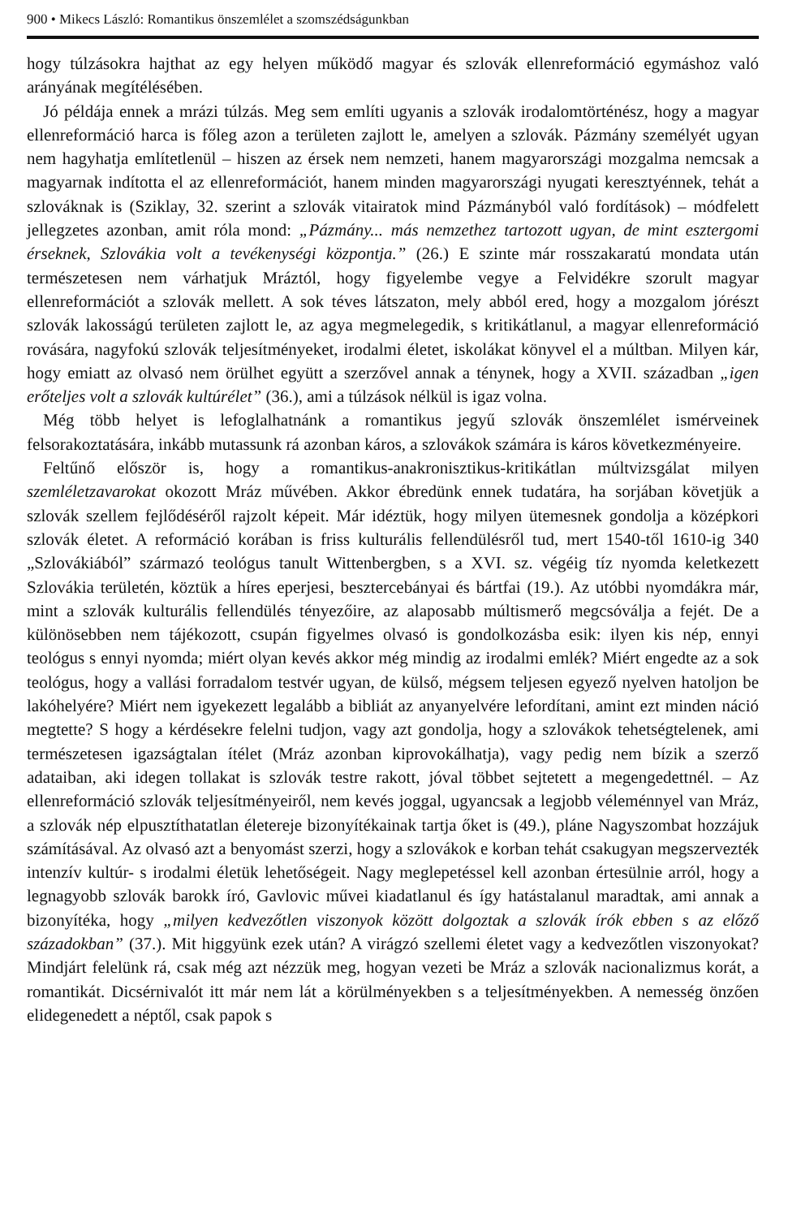900 • Mikecs László: Romantikus önszemlélet a szomszédságunkban
hogy túlzásokra hajthat az egy helyen működő magyar és szlovák ellenreformáció egymáshoz való arányának megítélésében.
Jó példája ennek a mrázi túlzás. Meg sem említi ugyanis a szlovák irodalomtörténész, hogy a magyar ellenreformáció harca is főleg azon a területen zajlott le, amelyen a szlovák. Pázmány személyét ugyan nem hagyhatja említetlenül – hiszen az érsek nem nemzeti, hanem magyarországi mozgalma nemcsak a magyarnak indította el az ellenreformációt, hanem minden magyarországi nyugati keresztyénnek, tehát a szlováknak is (Sziklay, 32. szerint a szlovák vitairatok mind Pázmányból való fordítások) – módfelett jellegzetes azonban, amit róla mond: „Pázmány... más nemzethez tartozott ugyan, de mint esztergomi érseknek, Szlovákia volt a tevékenységi központja.” (26.) E szinte már rosszakaratú mondata után természetesen nem várhatjuk Mráztól, hogy figyelembe vegye a Felvidékre szorult magyar ellenreformációt a szlovák mellett. A sok téves látszaton, mely abból ered, hogy a mozgalom jórészt szlovák lakosságú területen zajlott le, az agya megmelegedik, s kritikátlanul, a magyar ellenreformáció rovására, nagyfokú szlovák teljesítményeket, irodalmi életet, iskolákat könyvel el a múltban. Milyen kár, hogy emiatt az olvasó nem örülhet együtt a szerzővel annak a ténynek, hogy a XVII. században „igen erőteljes volt a szlovák kultúrélet” (36.), ami a túlzások nélkül is igaz volna.
Még több helyet is lefoglalhatnánk a romantikus jegyű szlovák önszemlélet ismérveinek felsorakoztatására, inkább mutassunk rá azonban káros, a szlovákok számára is káros következményeire.
Feltűnő először is, hogy a romantikus-anakronisztikus-kritikátlan múltvizsgálat milyen szemléletzavarokat okozott Mráz művében. Akkor ébredünk ennek tudatára, ha sorjában követjük a szlovák szellem fejlődéséről rajzolt képeit. Már idéztük, hogy milyen ütemesnek gondolja a középkori szlovák életet. A reformáció korában is friss kulturális fellendülésről tud, mert 1540-től 1610-ig 340 „Szlovákiából” származó teológus tanult Wittenbergben, s a XVI. sz. végéig tíz nyomda keletkezett Szlovákia területén, köztük a híres eperjesi, besztercebányai és bártfai (19.). Az utóbbi nyomdákra már, mint a szlovák kulturális fellendülés tényezőire, az alaposabb múltismerő megcsóválja a fejét. De a különösebben nem tájékozott, csupán figyelmes olvasó is gondolkozásba esik: ilyen kis nép, ennyi teológus s ennyi nyomda; miért olyan kevés akkor még mindig az irodalmi emlék? Miért engedte az a sok teológus, hogy a vallási forradalom testvér ugyan, de külső, mégsem teljesen egyező nyelven hatoljon be lakóhelyére? Miért nem igyekezett legalább a bibliát az anyanyelvére lefordítani, amint ezt minden náció megtette? S hogy a kérdésekre felelni tudjon, vagy azt gondolja, hogy a szlovákok tehetségtelenek, ami természetesen igazságtalan ítélet (Mráz azonban kiprovokálhatja), vagy pedig nem bízik a szerző adataiban, aki idegen tollakat is szlovák testre rakott, jóval többet sejtetett a megengedettnél. – Az ellenreformáció szlovák teljesítményeiről, nem kevés joggal, ugyancsak a legjobb véleménnyel van Mráz, a szlovák nép elpusztíthatatlan életereje bizonyítékainak tartja őket is (49.), pláne Nagyszombat hozzájuk számításával. Az olvasó azt a benyomást szerzi, hogy a szlovákok e korban tehát csakugyan megszervezték intenzív kultúr- s irodalmi életük lehetőségeit. Nagy meglepetéssel kell azonban értesülnie arról, hogy a legnagyobb szlovák barokk író, Gavlovic művei kiadatlanul és így hatástalanul maradtak, ami annak a bizonyítéka, hogy „milyen kedvezőtlen viszonyok között dolgoztak a szlovák írók ebben s az előző századokban” (37.). Mit higgyünk ezek után? A virágzó szellemi életet vagy a kedvezőtlen viszonyokat? Mindjárt felelünk rá, csak még azt nézzük meg, hogyan vezeti be Mráz a szlovák nacionalizmus korát, a romantikát. Dicsérnivalót itt már nem lát a körülményekben s a teljesítményekben. A nemesség önzően elidegenedett a néptől, csak papok s